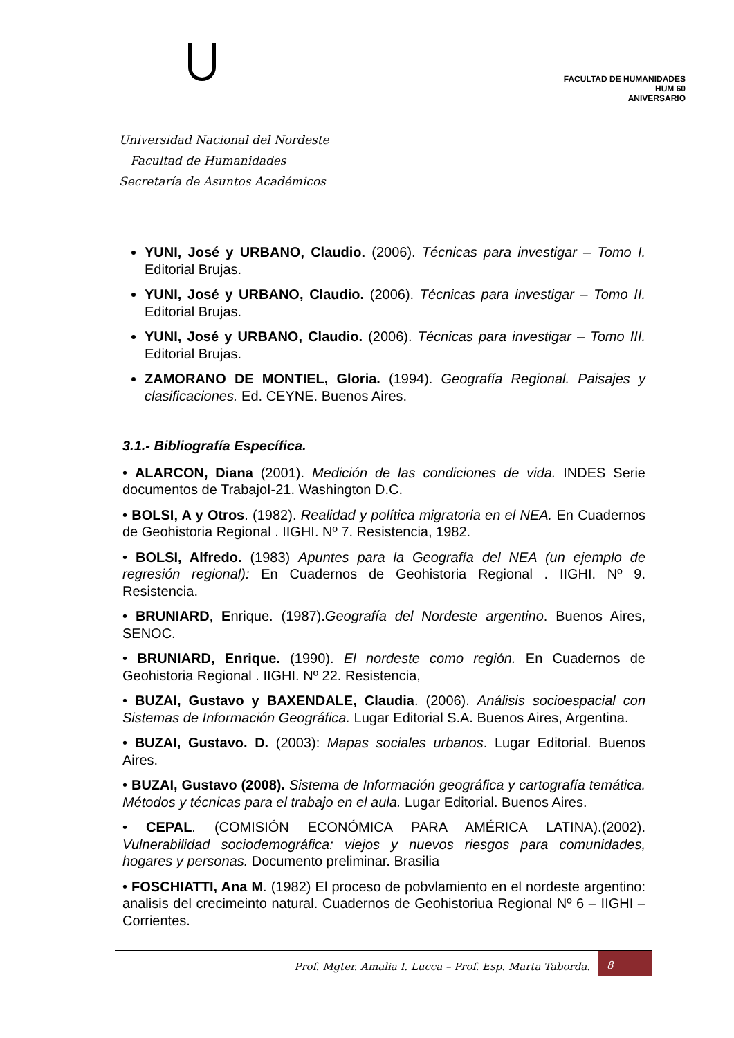Universidad Nacional del Nordeste
Facultad de Humanidades
Secretaría de Asuntos Académicos
FACULTAD DE HUMANIDADES
HUM 60
ANIVERSARIO
YUNI, José y URBANO, Claudio. (2006). Técnicas para investigar – Tomo I. Editorial Brujas.
YUNI, José y URBANO, Claudio. (2006). Técnicas para investigar – Tomo II. Editorial Brujas.
YUNI, José y URBANO, Claudio. (2006). Técnicas para investigar – Tomo III. Editorial Brujas.
ZAMORANO DE MONTIEL, Gloria. (1994). Geografía Regional. Paisajes y clasificaciones. Ed. CEYNE. Buenos Aires.
3.1.- Bibliografía Específica.
• ALARCON, Diana (2001). Medición de las condiciones de vida. INDES Serie documentos de TrabajoI-21. Washington D.C.
• BOLSI, A y Otros. (1982). Realidad y política migratoria en el NEA. En Cuadernos de Geohistoria Regional . IIGHI. Nº 7. Resistencia, 1982.
• BOLSI, Alfredo. (1983) Apuntes para la Geografía del NEA (un ejemplo de regresión regional): En Cuadernos de Geohistoria Regional . IIGHI. Nº 9. Resistencia.
• BRUNIARD, Enrique. (1987).Geografía del Nordeste argentino. Buenos Aires, SENOC.
• BRUNIARD, Enrique. (1990). El nordeste como región. En Cuadernos de Geohistoria Regional . IIGHI. Nº 22. Resistencia,
• BUZAI, Gustavo y BAXENDALE, Claudia. (2006). Análisis socioespacial con Sistemas de Información Geográfica. Lugar Editorial S.A. Buenos Aires, Argentina.
• BUZAI, Gustavo. D. (2003): Mapas sociales urbanos. Lugar Editorial. Buenos Aires.
• BUZAI, Gustavo (2008). Sistema de Información geográfica y cartografía temática. Métodos y técnicas para el trabajo en el aula. Lugar Editorial. Buenos Aires.
• CEPAL. (COMISIÓN ECONÓMICA PARA AMÉRICA LATINA).(2002). Vulnerabilidad sociodemográfica: viejos y nuevos riesgos para comunidades, hogares y personas. Documento preliminar. Brasilia
• FOSCHIATTI, Ana M. (1982) El proceso de pobvlamiento en el nordeste argentino: analisis del crecimeinto natural. Cuadernos de Geohistoriua Regional Nº 6 – IIGHI – Corrientes.
Prof. Mgter. Amalia I. Lucca – Prof. Esp. Marta Taborda.
8